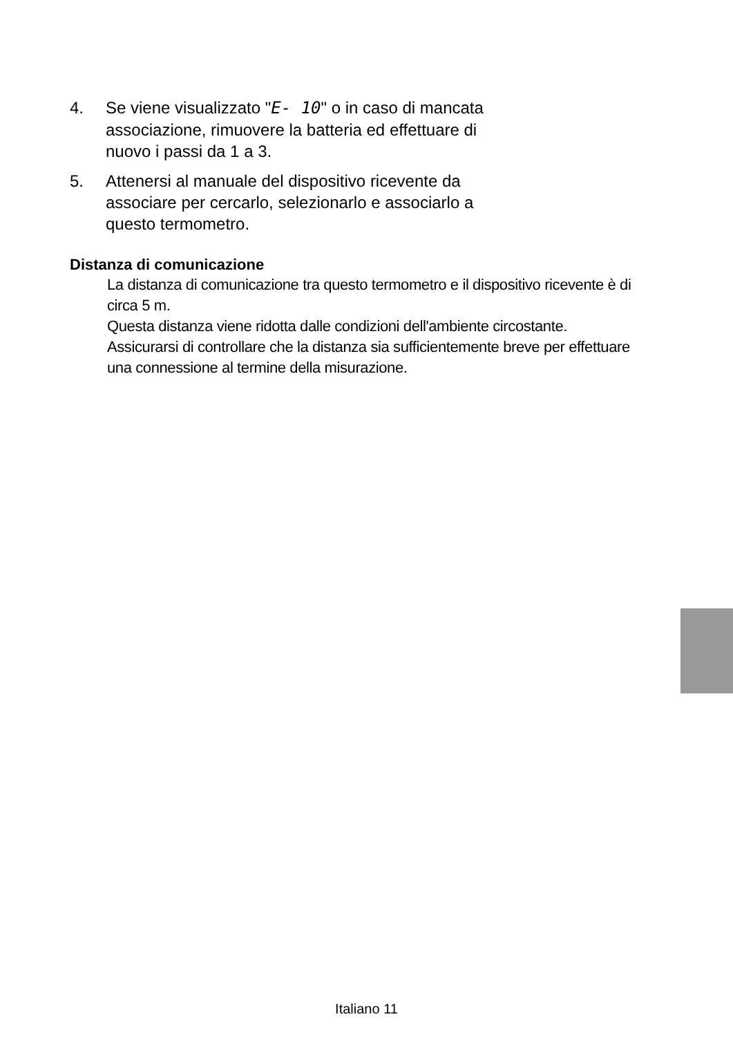4. Se viene visualizzato "E- 10" o in caso di mancata associazione, rimuovere la batteria ed effettuare di nuovo i passi da 1 a 3.
5. Attenersi al manuale del dispositivo ricevente da associare per cercarlo, selezionarlo e associarlo a questo termometro.
Distanza di comunicazione
La distanza di comunicazione tra questo termometro e il dispositivo ricevente è di circa 5 m.
Questa distanza viene ridotta dalle condizioni dell'ambiente circostante.
Assicurarsi di controllare che la distanza sia sufficientemente breve per effettuare una connessione al termine della misurazione.
Italiano 11